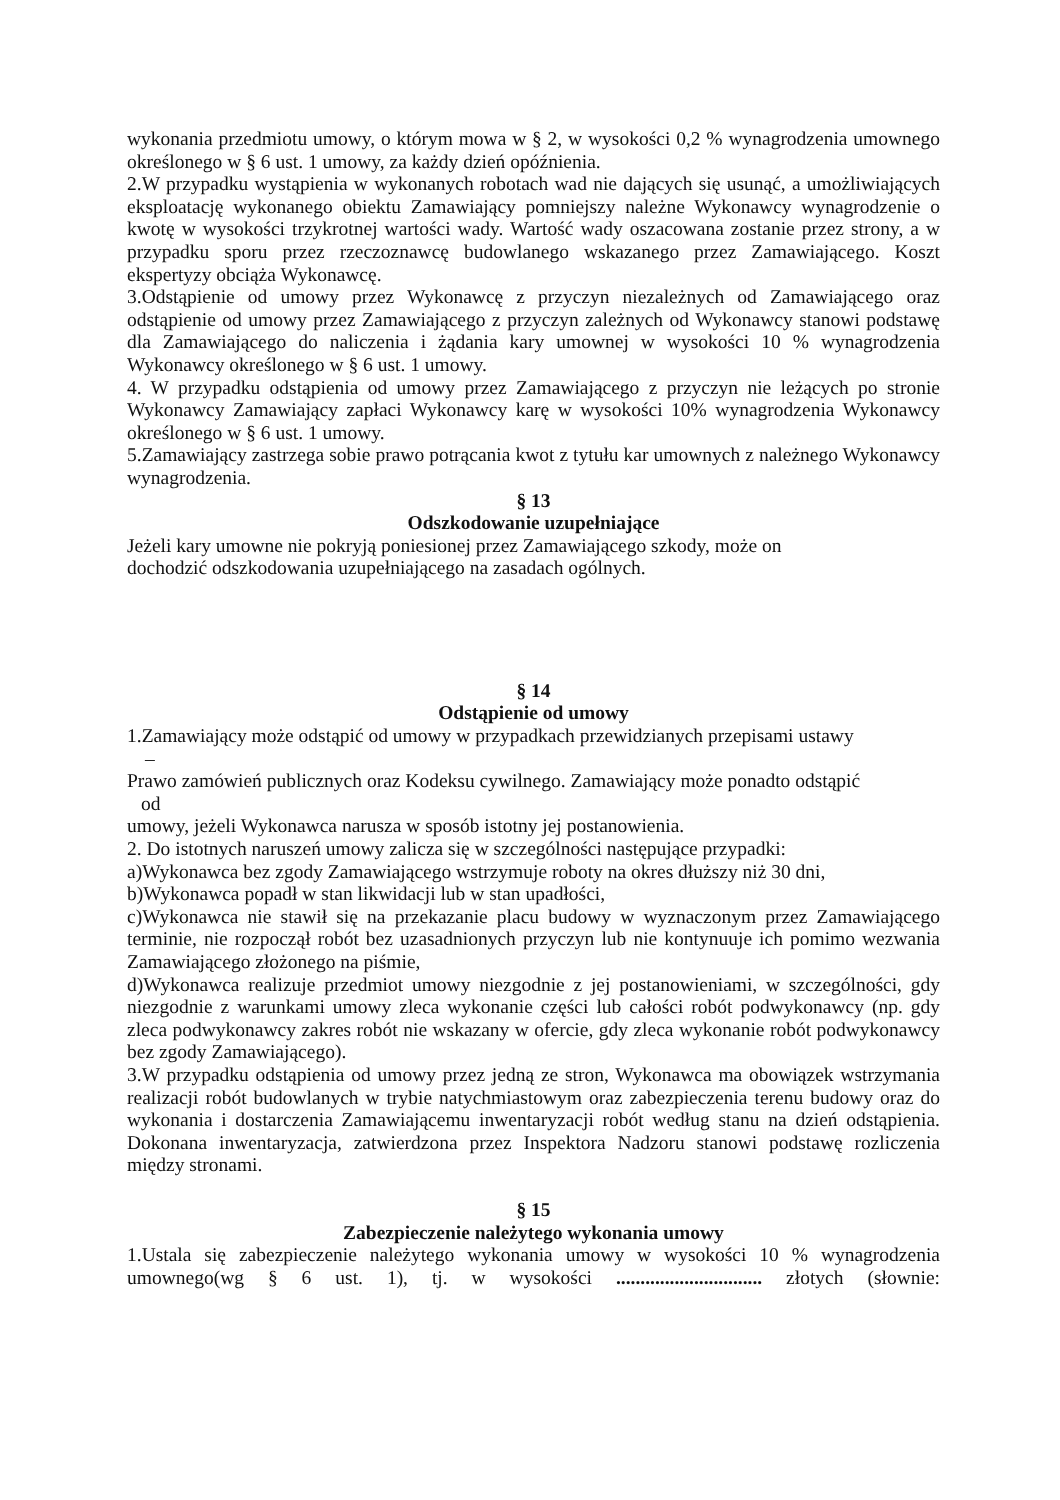wykonania przedmiotu umowy, o którym mowa w § 2, w wysokości 0,2 % wynagrodzenia umownego określonego w § 6 ust. 1 umowy, za każdy dzień opóźnienia.
2.W przypadku wystąpienia w wykonanych robotach wad nie dających się usunąć, a umożliwiających eksploatację wykonanego obiektu Zamawiający pomniejszy należne Wykonawcy wynagrodzenie o kwotę w wysokości trzykrotnej wartości wady. Wartość wady oszacowana zostanie przez strony, a w przypadku sporu przez rzeczoznawcę budowlanego wskazanego przez Zamawiającego. Koszt ekspertyzy obciąża Wykonawcę.
3.Odstąpienie od umowy przez Wykonawcę z przyczyn niezależnych od Zamawiającego oraz odstąpienie od umowy przez Zamawiającego z przyczyn zależnych od Wykonawcy stanowi podstawę dla Zamawiającego do naliczenia i żądania kary umownej w wysokości 10 % wynagrodzenia Wykonawcy określonego w § 6 ust. 1 umowy.
4. W przypadku odstąpienia od umowy przez Zamawiającego z przyczyn nie leżących po stronie Wykonawcy Zamawiający zapłaci Wykonawcy karę w wysokości 10% wynagrodzenia Wykonawcy określonego w § 6 ust. 1 umowy.
5.Zamawiający zastrzega sobie prawo potrącania kwot z tytułu kar umownych z należnego Wykonawcy wynagrodzenia.
§ 13
Odszkodowanie uzupełniające
Jeżeli kary umowne nie pokryją poniesionej przez Zamawiającego szkody, może on
dochodzić odszkodowania uzupełniającego na zasadach ogólnych.
§ 14
Odstąpienie od umowy
1.Zamawiający może odstąpić od umowy w przypadkach przewidzianych przepisami ustawy
–
Prawo zamówień publicznych oraz Kodeksu cywilnego. Zamawiający może ponadto odstąpić
od
umowy, jeżeli Wykonawca narusza w sposób istotny jej postanowienia.
2. Do istotnych naruszeń umowy zalicza się w szczególności następujące przypadki:
a)Wykonawca bez zgody Zamawiającego wstrzymuje roboty na okres dłuższy niż 30 dni,
b)Wykonawca popadł w stan likwidacji lub w stan upadłości,
c)Wykonawca nie stawił się na przekazanie placu budowy w wyznaczonym przez Zamawiającego terminie, nie rozpoczął robót bez uzasadnionych przyczyn lub nie kontynuuje ich pomimo wezwania Zamawiającego złożonego na piśmie,
d)Wykonawca realizuje przedmiot umowy niezgodnie z jej postanowieniami, w szczególności, gdy niezgodnie z warunkami umowy zleca wykonanie części lub całości robót podwykonawcy (np. gdy zleca podwykonawcy zakres robót nie wskazany w ofercie, gdy zleca wykonanie robót podwykonawcy bez zgody Zamawiającego).
3.W przypadku odstąpienia od umowy przez jedną ze stron, Wykonawca ma obowiązek wstrzymania realizacji robót budowlanych w trybie natychmiastowym oraz zabezpieczenia terenu budowy oraz do wykonania i dostarczenia Zamawiającemu inwentaryzacji robót według stanu na dzień odstąpienia. Dokonana inwentaryzacja, zatwierdzona przez Inspektora Nadzoru stanowi podstawę rozliczenia między stronami.
§ 15
Zabezpieczenie należytego wykonania umowy
1.Ustala się zabezpieczenie należytego wykonania umowy w wysokości 10 % wynagrodzenia umownego(wg § 6 ust. 1), tj. w wysokości .............................. złotych (słownie: